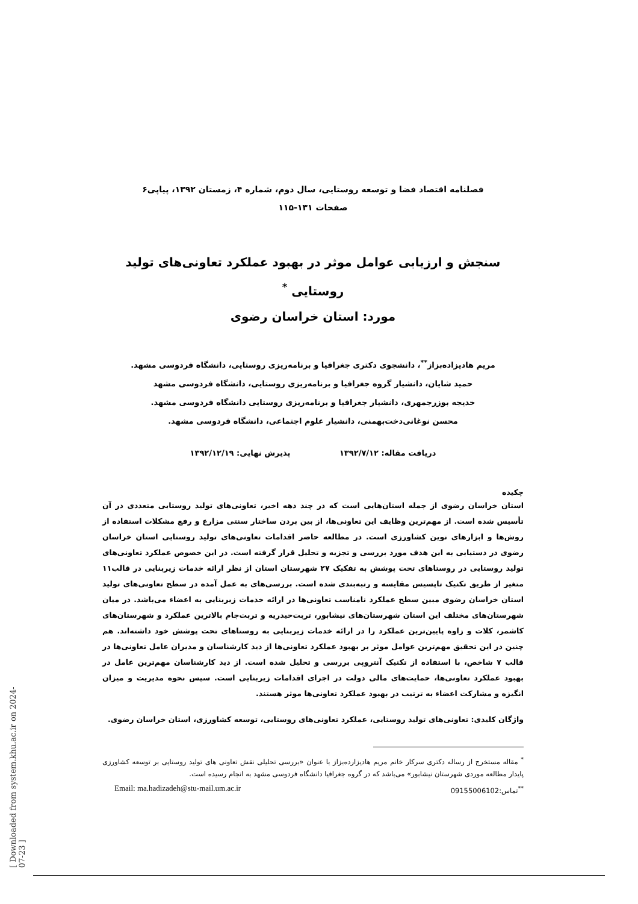[ Downloaded from system.khu.ac.ir on 2024-07-23 ]
فصلنامه اقتصاد فضا و توسعه روستایی، سال دوم، شماره ۴، زمستان ۱۳۹۲، پیاپی۶
صفحات ۱۳۱-۱۱۵
سنجش و ارزیابی عوامل موثر در بهبود عملکرد تعاونی‌های تولید روستایی <sup>*</sup>
مورد: استان خراسان رضوی
مریم هادیزاده‌بزاز<sup>**</sup>، دانشجوی دکتری جغرافیا و برنامه‌ریزی روستایی، دانشگاه فردوسی مشهد.
حمید شایان، دانشیار گروه جغرافیا و برنامه‌ریزی روستایی، دانشگاه فردوسی مشهد
خدیجه بوزرجمهری، دانشیار جغرافیا و برنامه‌ریزی روستایی دانشگاه فردوسی مشهد.
محسن نوغانی‌دخت‌بهمنی، دانشیار علوم اجتماعی، دانشگاه فردوسی مشهد.
دریافت مقاله: ۱۳۹۲/۷/۱۲ پذیرش نهایی: ۱۳۹۲/۱۲/۱۹
چکیده
استان خراسان رضوی از جمله استان‌هایی است که در چند دهه اخیر، تعاونی‌های تولید روستایی متعددی در آن تأسیس شده است. از مهم‌ترین وظایف این تعاونی‌ها، از بین بردن ساختار سنتی مزارع و رفع مشکلات استفاده از روش‌ها و ابزارهای نوین کشاورزی است. در مطالعه حاضر اقدامات تعاونی‌های تولید روستایی استان خراسان رضوی در دستیابی به این هدف مورد بررسی و تجزیه و تحلیل قرار گرفته است. در این خصوص عملکرد تعاونی‌های تولید روستایی در روستاهای تحت پوشش به تفکیک ۲۷ شهرستان استان از نظر ارائه خدمات زیربنایی در قالب۱۱ متغیر از طریق تکنیک تاپسیس مقایسه و رتبه‌بندی شده است. بررسی‌های به عمل آمده در سطح تعاونی‌های تولید استان خراسان رضوی مبین سطح عملکرد نامناسب تعاونی‌ها در ارائه خدمات زیربنایی به اعضاء می‌باشد. در میان شهرستان‌های مختلف این استان شهرستان‌های نیشابور، تربت‌حیدریه و تربت‌جام بالاترین عملکرد و شهرستان‌های کاشمر، کلات و زاوه پایین‌ترین عملکرد را در ارائه خدمات زیربنایی به روستاهای تحت پوشش خود داشته‌اند. هم چنین در این تحقیق مهم‌ترین عوامل موثر بر بهبود عملکرد تعاونی‌ها از دید کارشناسان و مدیران عامل تعاونی‌ها در قالب ۷ شاخص، با استفاده از تکنیک آنتروپی بررسی و تحلیل شده است. از دید کارشناسان مهم‌ترین عامل در بهبود عملکرد تعاونی‌ها، حمایت‌های مالی دولت در اجرای اقدامات زیربنایی است. سپس نحوه مدیریت و میزان انگیزه و مشارکت اعضاء به ترتیب در بهبود عملکرد تعاونی‌ها موثر هستند.
واژگان کلیدی: تعاونی‌های تولید روستایی، عملکرد تعاونی‌های روستایی، توسعه کشاورزی، استان خراسان رضوی.
<sup>*</sup> مقاله مستخرج از رساله دکتری سرکار خانم مریم هادیزارده‌بزاز با عنوان «بررسی تحلیلی نقش تعاونی های تولید روستایی بر توسعه کشاورزی پایدار مطالعه موردی شهرستان نیشابور» می‌باشد که در گروه جغرافیا دانشگاه فردوسی مشهد به انجام رسیده است.
<sup>**</sup> تماس:09155006102 Email: ma.hadizadeh@stu-mail.um.ac.ir